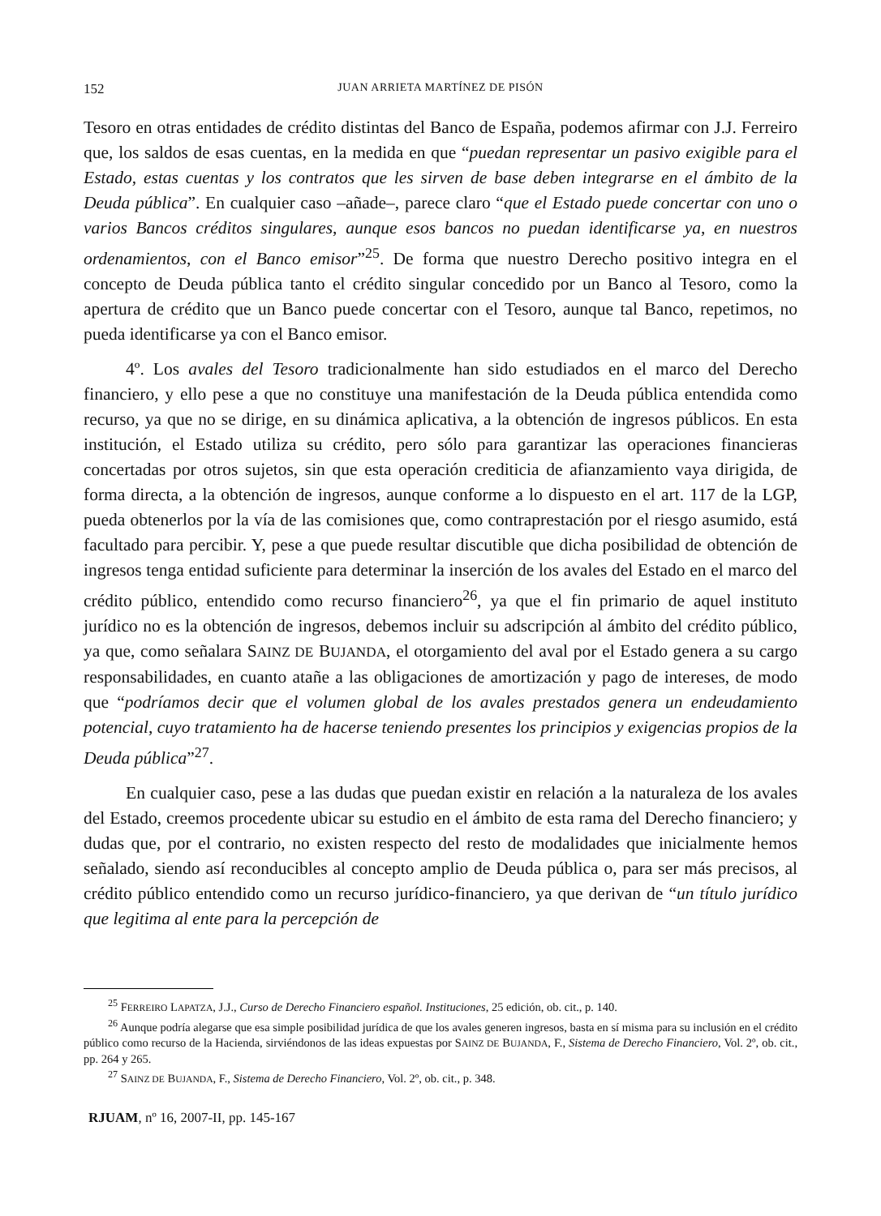152 JUAN ARRIETA MARTÍNEZ DE PISÓN
Tesoro en otras entidades de crédito distintas del Banco de España, podemos afirmar con J.J. Ferreiro que, los saldos de esas cuentas, en la medida en que “puedan representar un pasivo exigible para el Estado, estas cuentas y los contratos que les sirven de base deben integrarse en el ámbito de la Deuda pública”. En cualquier caso –añade–, parece claro “que el Estado puede concertar con uno o varios Bancos créditos singulares, aunque esos bancos no puedan identificarse ya, en nuestros ordenamientos, con el Banco emisor”<sup>25</sup>. De forma que nuestro Derecho positivo integra en el concepto de Deuda pública tanto el crédito singular concedido por un Banco al Tesoro, como la apertura de crédito que un Banco puede concertar con el Tesoro, aunque tal Banco, repetimos, no pueda identificarse ya con el Banco emisor.
4º. Los avales del Tesoro tradicionalmente han sido estudiados en el marco del Derecho financiero, y ello pese a que no constituye una manifestación de la Deuda pública entendida como recurso, ya que no se dirige, en su dinámica aplicativa, a la obtención de ingresos públicos. En esta institución, el Estado utiliza su crédito, pero sólo para garantizar las operaciones financieras concertadas por otros sujetos, sin que esta operación crediticia de afianzamiento vaya dirigida, de forma directa, a la obtención de ingresos, aunque conforme a lo dispuesto en el art. 117 de la LGP, pueda obtenerlos por la vía de las comisiones que, como contraprestación por el riesgo asumido, está facultado para percibir. Y, pese a que puede resultar discutible que dicha posibilidad de obtención de ingresos tenga entidad suficiente para determinar la inserción de los avales del Estado en el marco del crédito público, entendido como recurso financiero<sup>26</sup>, ya que el fin primario de aquel instituto jurídico no es la obtención de ingresos, debemos incluir su adscripción al ámbito del crédito público, ya que, como señalara SAINZ DE BUJANDA, el otorgamiento del aval por el Estado genera a su cargo responsabilidades, en cuanto atañe a las obligaciones de amortización y pago de intereses, de modo que “podríamos decir que el volumen global de los avales prestados genera un endeudamiento potencial, cuyo tratamiento ha de hacerse teniendo presentes los principios y exigencias propios de la Deuda pública”<sup>27</sup>.
En cualquier caso, pese a las dudas que puedan existir en relación a la naturaleza de los avales del Estado, creemos procedente ubicar su estudio en el ámbito de esta rama del Derecho financiero; y dudas que, por el contrario, no existen respecto del resto de modalidades que inicialmente hemos señalado, siendo así reconducibles al concepto amplio de Deuda pública o, para ser más precisos, al crédito público entendido como un recurso jurídico-financiero, ya que derivan de “un título jurídico que legitima al ente para la percepción de
<sup>25</sup> FERREIRO LAPATZA, J.J., Curso de Derecho Financiero español. Instituciones, 25 edición, ob. cit., p. 140.
<sup>26</sup> Aunque podría alegarse que esa simple posibilidad jurídica de que los avales generen ingresos, basta en sí misma para su inclusión en el crédito público como recurso de la Hacienda, sirviéndonos de las ideas expuestas por SAINZ DE BUJANDA, F., Sistema de Derecho Financiero, Vol. 2º, ob. cit., pp. 264 y 265.
<sup>27</sup> SAINZ DE BUJANDA, F., Sistema de Derecho Financiero, Vol. 2º, ob. cit., p. 348.
RJUAM, nº 16, 2007-II, pp. 145-167